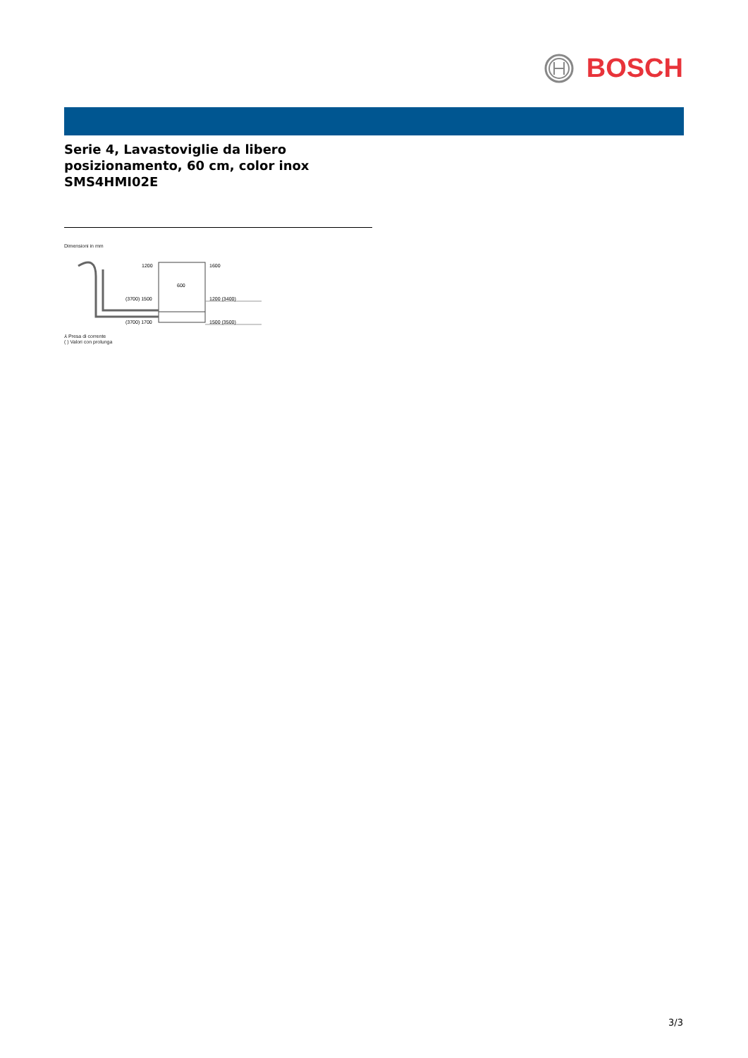BOSCH
Serie 4, Lavastoviglie da libero
posizionamento, 60 cm, color inox
SMS4HMI02E
Dimensioni in mm
1200
1600
600
(3700) 1500
1200 (3400)
(3700) 1700
1500 (3500)
⅄ Presa di corrente
( ) Valori con prolunga
3/3